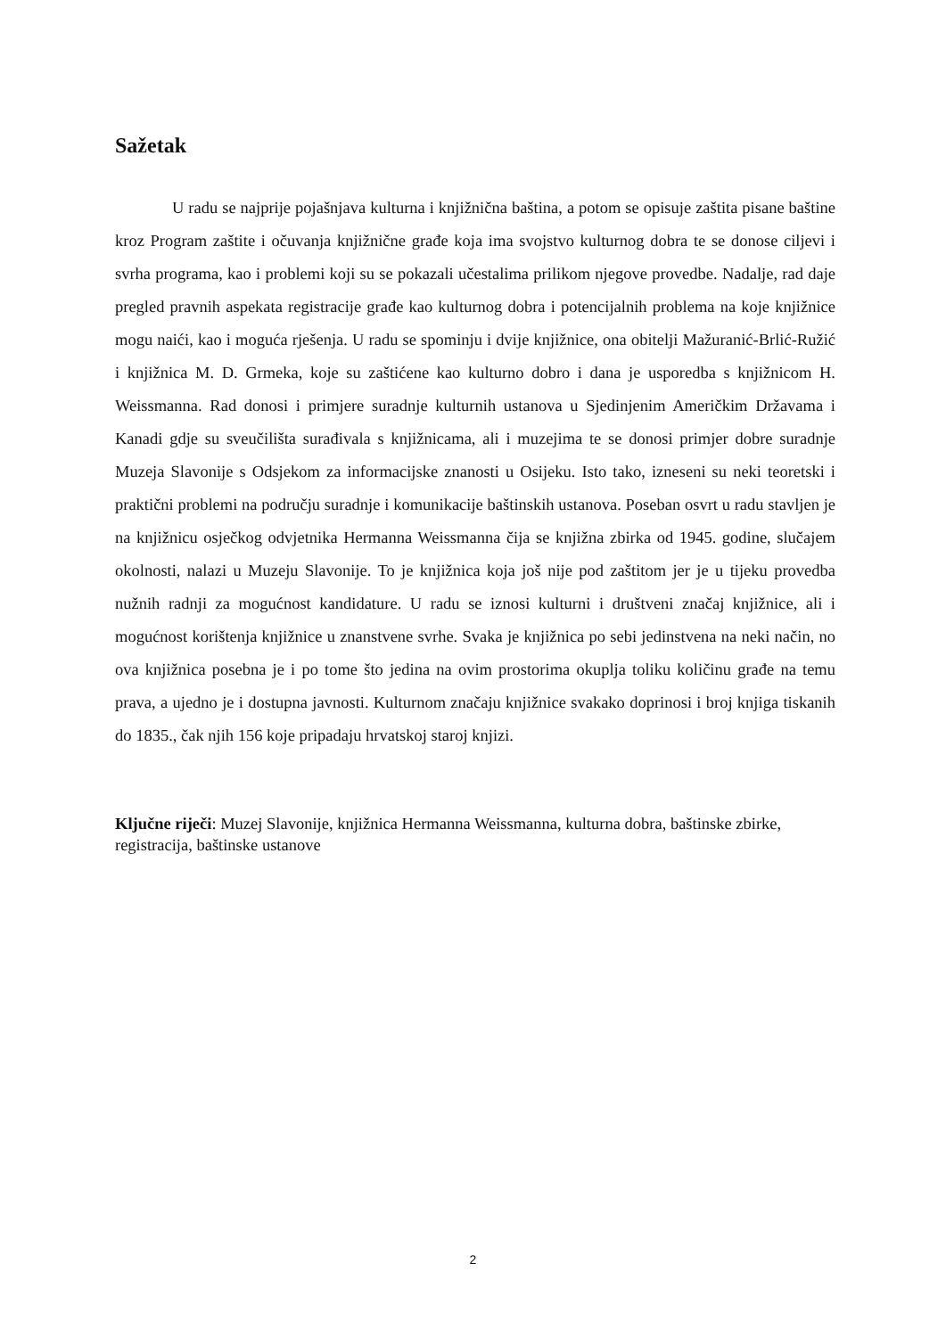Sažetak
U radu se najprije pojašnjava kulturna i knjižnična baština, a potom se opisuje zaštita pisane baštine kroz Program zaštite i očuvanja knjižnične građe koja ima svojstvo kulturnog dobra te se donose ciljevi i svrha programa, kao i problemi koji su se pokazali učestalima prilikom njegove provedbe. Nadalje, rad daje pregled pravnih aspekata registracije građe kao kulturnog dobra i potencijalnih problema na koje knjižnice mogu naići, kao i moguća rješenja. U radu se spominju i dvije knjižnice, ona obitelji Mažuranić-Brlić-Ružić i knjižnica M. D. Grmeka, koje su zaštićene kao kulturno dobro i dana je usporedba s knjižnicom H. Weissmanna. Rad donosi i primjere suradnje kulturnih ustanova u Sjedinjenim Američkim Državama i Kanadi gdje su sveučilišta surađivala s knjižnicama, ali i muzejima te se donosi primjer dobre suradnje Muzeja Slavonije s Odsjekom za informacijske znanosti u Osijeku. Isto tako, izneseni su neki teoretski i praktični problemi na području suradnje i komunikacije baštinskih ustanova. Poseban osvrt u radu stavljen je na knjižnicu osječkog odvjetnika Hermanna Weissmanna čija se knjižna zbirka od 1945. godine, slučajem okolnosti, nalazi u Muzeju Slavonije. To je knjižnica koja još nije pod zaštitom jer je u tijeku provedba nužnih radnji za mogućnost kandidature. U radu se iznosi kulturni i društveni značaj knjižnice, ali i mogućnost korištenja knjižnice u znanstvene svrhe. Svaka je knjižnica po sebi jedinstvena na neki način, no ova knjižnica posebna je i po tome što jedina na ovim prostorima okuplja toliku količinu građe na temu prava, a ujedno je i dostupna javnosti. Kulturnom značaju knjižnice svakako doprinosi i broj knjiga tiskanih do 1835., čak njih 156 koje pripadaju hrvatskoj staroj knjizi.
Ključne riječi: Muzej Slavonije, knjižnica Hermanna Weissmanna, kulturna dobra, baštinske zbirke, registracija, baštinske ustanove
2